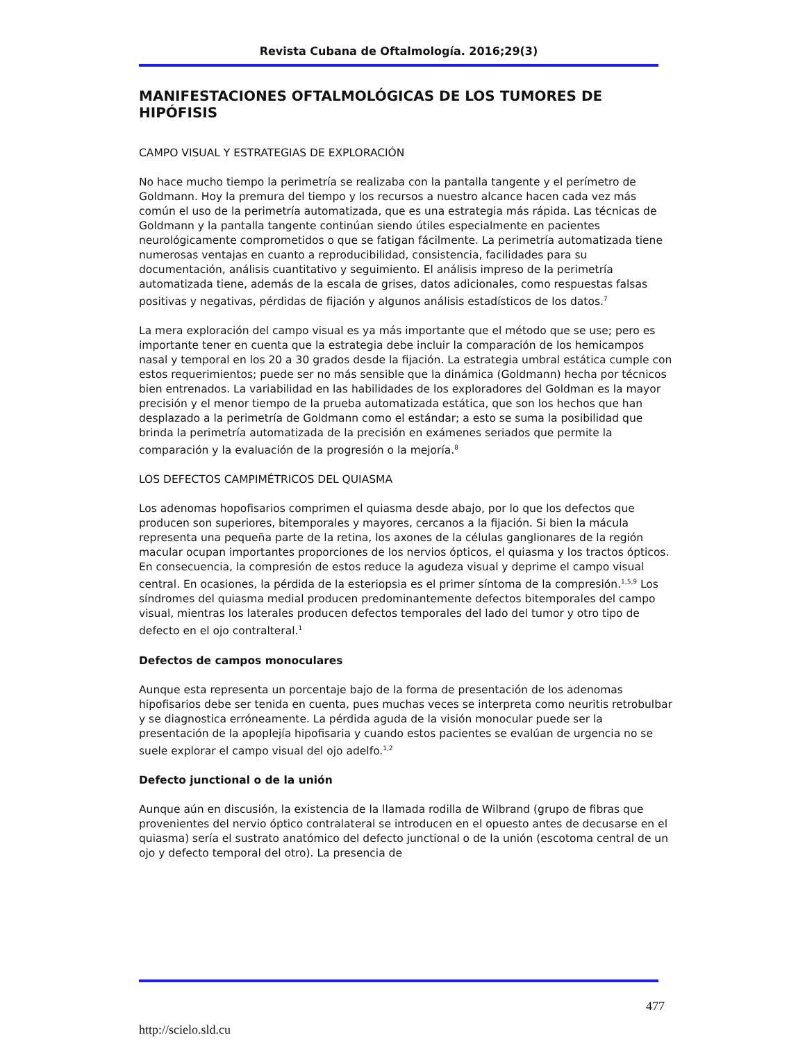Revista Cubana de Oftalmología. 2016;29(3)
MANIFESTACIONES OFTALMOLÓGICAS DE LOS TUMORES DE HIPÓFISIS
CAMPO VISUAL Y ESTRATEGIAS DE EXPLORACIÓN
No hace mucho tiempo la perimetría se realizaba con la pantalla tangente y el perímetro de Goldmann. Hoy la premura del tiempo y los recursos a nuestro alcance hacen cada vez más común el uso de la perimetría automatizada, que es una estrategia más rápida. Las técnicas de Goldmann y la pantalla tangente continúan siendo útiles especialmente en pacientes neurológicamente comprometidos o que se fatigan fácilmente. La perimetría automatizada tiene numerosas ventajas en cuanto a reproducibilidad, consistencia, facilidades para su documentación, análisis cuantitativo y seguimiento. El análisis impreso de la perimetría automatizada tiene, además de la escala de grises, datos adicionales, como respuestas falsas positivas y negativas, pérdidas de fijación y algunos análisis estadísticos de los datos.<sup>7</sup>
La mera exploración del campo visual es ya más importante que el método que se use; pero es importante tener en cuenta que la estrategia debe incluir la comparación de los hemicampos nasal y temporal en los 20 a 30 grados desde la fijación. La estrategia umbral estática cumple con estos requerimientos; puede ser no más sensible que la dinámica (Goldmann) hecha por técnicos bien entrenados. La variabilidad en las habilidades de los exploradores del Goldman es la mayor precisión y el menor tiempo de la prueba automatizada estática, que son los hechos que han desplazado a la perimetría de Goldmann como el estándar; a esto se suma la posibilidad que brinda la perimetría automatizada de la precisión en exámenes seriados que permite la comparación y la evaluación de la progresión o la mejoría.<sup>8</sup>
LOS DEFECTOS CAMPIMÉTRICOS DEL QUIASMA
Los adenomas hopofisarios comprimen el quiasma desde abajo, por lo que los defectos que producen son superiores, bitemporales y mayores, cercanos a la fijación. Si bien la mácula representa una pequeña parte de la retina, los axones de la células ganglionares de la región macular ocupan importantes proporciones de los nervios ópticos, el quiasma y los tractos ópticos. En consecuencia, la compresión de estos reduce la agudeza visual y deprime el campo visual central. En ocasiones, la pérdida de la esteriopsia es el primer síntoma de la compresión.<sup>1,5,9</sup> Los síndromes del quiasma medial producen predominantemente defectos bitemporales del campo visual, mientras los laterales producen defectos temporales del lado del tumor y otro tipo de defecto en el ojo contralteral.<sup>1</sup>
Defectos de campos monoculares
Aunque esta representa un porcentaje bajo de la forma de presentación de los adenomas hipofisarios debe ser tenida en cuenta, pues muchas veces se interpreta como neuritis retrobulbar y se diagnostica erróneamente. La pérdida aguda de la visión monocular puede ser la presentación de la apoplejía hipofisaria y cuando estos pacientes se evalúan de urgencia no se suele explorar el campo visual del ojo adelfo.<sup>1,2</sup>
Defecto junctional o de la unión
Aunque aún en discusión, la existencia de la llamada rodilla de Wilbrand (grupo de fibras que provenientes del nervio óptico contralateral se introducen en el opuesto antes de decusarse en el quiasma) sería el sustrato anatómico del defecto junctional o de la unión (escotoma central de un ojo y defecto temporal del otro). La presencia de
477
http://scielo.sld.cu